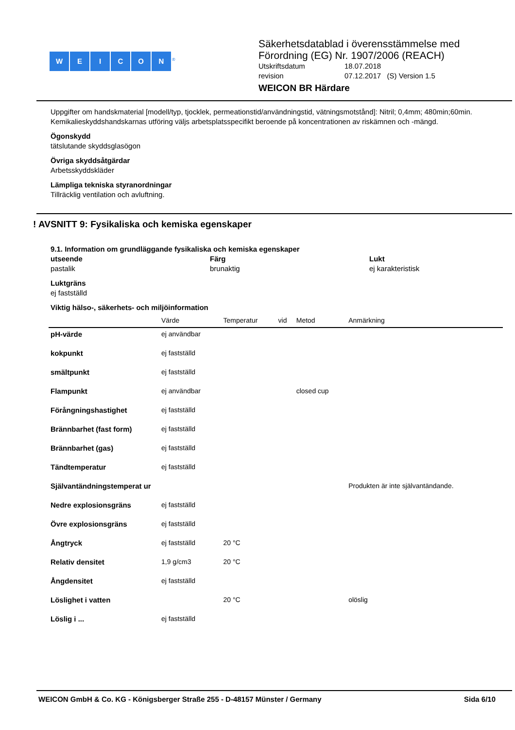WEICON<sup>®</sup>
Säkerhetsdatablad i överensstämmelse med
Förordning (EG) Nr. 1907/2006 (REACH)
Utskriftsdatum 18.07.2018
revision 07.12.2017 (S) Version 1.5
WEICON BR Härdare
Uppgifter om handskmaterial [modell/typ, tjocklek, permeationstid/användningstid, vätningsmotstånd]: Nitril; 0,4mm; 480min;60min.
Kemikalieskyddshandskarnas utföring väljs arbetsplatsspecifikt beroende på koncentrationen av riskämnen och -mängd.
Ögonskydd
tätslutande skyddsglasögon
Övriga skyddsåtgärdar
Arbetsskyddskläder
Lämpliga tekniska styranordningar
Tillräcklig ventilation och avluftning.
! AVSNITT 9: Fysikaliska och kemiska egenskaper
9.1. Information om grundläggande fysikaliska och kemiska egenskaper
utseende
pastalik
Färg
brunaktig
Lukt
ej karakteristisk
Luktgräns
ej fastställd
Viktig hälso-, säkerhets- och miljöinformation
| | Värde | Temperatur | vid | Metod | Anmärkning |
| --- | --- | --- | --- | --- | --- |
| pH-värde | ej användbar | | | | |
| kokpunkt | ej fastställd | | | | |
| smältpunkt | ej fastställd | | | | |
| Flampunkt | ej användbar | | | closed cup | |
| Förångningshastighet | ej fastställd | | | | |
| Brännbarhet (fast form) | ej fastställd | | | | |
| Brännbarhet (gas) | ej fastställd | | | | |
| Tändtemperatur | ej fastställd | | | | |
| Självantändningstemperat ur | | | | | Produkten är inte självantändande. |
| Nedre explosionsgräns | ej fastställd | | | | |
| Övre explosionsgräns | ej fastställd | | | | |
| Ångtryck | ej fastställd | 20 °C | | | |
| Relativ densitet | 1,9 g/cm3 | 20 °C | | | |
| Ångdensitet | ej fastställd | | | | |
| Löslighet i vatten | | 20 °C | | | olöslig |
| Löslig i ... | ej fastställd | | | | |
WEICON GmbH & Co. KG - Königsberger Straße 255 - D-48157 Münster / Germany Sida 6/10